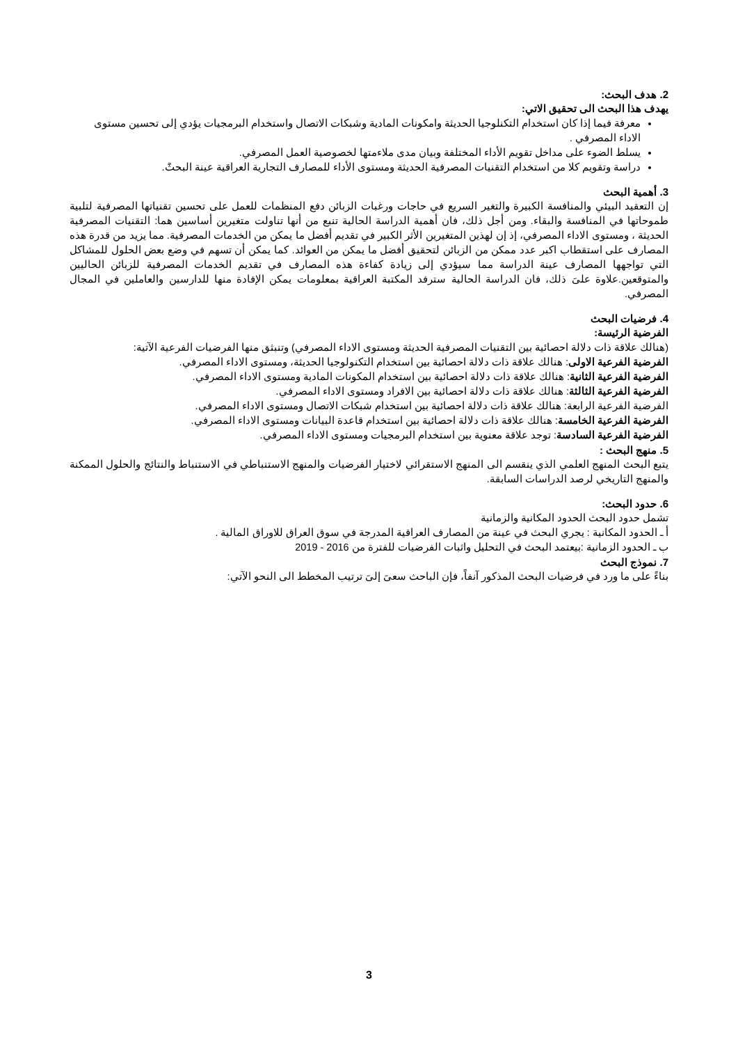2. هدف البحث:
يهدف هذا البحث الى تحقيق الاتي:
معرفة فيما إذا كان استخدام التكنلوجيا الحديثة وامكونات المادية وشبكات الاتصال واستخدام البرمجيات يؤدي إلى تحسين مستوى الاداء المصرفي .
يسلط الضوء على مداخل تقويم الأداء المختلفة وبيان مدى ملاءمتها لخصوصية العمل المصرفي.
دراسة وتقويم كلا من استخدام التقنيات المصرفية الحديثة ومستوى الأداء للمصارف التجارية العراقية عينة البحثً.
3. أهمية البحث
إن التعقيد البيئي والمنافسة الكبيرة والتغير السريع في حاجات ورغبات الزبائن دفع المنظمات للعمل على تحسين تقنياتها المصرفية لتلبية طموحاتها في المنافسة والبقاء. ومن أجل ذلك، فان أهمية الدراسة الحالية تنبع من أنها تناولت متغيرين أساسين هما: التقنيات المصرفية الحديثة ، ومستوى الاداء المصرفي، إذ إن لهذين المتغيرين الأثر الكبير في تقديم أفضل ما يمكن من الخدمات المصرفية. مما يزيد من قدرة هذه المصارف على استقطاب اكبر عدد ممكن من الزبائن لتحقيق أفضل ما يمكن من العوائد. كما يمكن أن تسهم في وضع بعض الحلول للمشاكل التي تواجهها المصارف عينة الدراسة مما سيؤدي إلى زيادة كفاءة هذه المصارف في تقديم الخدمات المصرفية للزبائن الحاليين والمتوقعين.علاوة علىَ ذلك، فان الدراسة الحالية سترفد المكتبة العراقية بمعلومات يمكن الإفادة منها للدارسين والعاملين في المجال المصرفي.
4. فرضيات البحث
الفرضية الرئيسة:
(هنالك علاقة ذات دلالة احصائية بين التقنيات المصرفية الحديثة ومستوى الاداء المصرفي) وتنبثق منها الفرضيات الفرعية الآتية:
الفرضية الفرعية الاولى: هنالك علاقة ذات دلالة احصائية بين استخدام التكنولوجيا الحديثة، ومستوى الاداء المصرفي.
الفرضية الفرعية الثانية: هنالك علاقة ذات دلالة احصائية بين استخدام المكونات المادية ومستوى الاداء المصرفي.
الفرضية الفرعية الثالثة: هنالك علاقة ذات دلالة احصائية بين الافراد ومستوى الاداء المصرفي.
الفرضية الفرعية الرابعة: هنالك علاقة ذات دلالة احصائية بين استخدام شبكات الاتصال ومستوى الاداء المصرفي.
الفرضية الفرعية الخامسة: هنالك علاقة ذات دلالة احصائية بين استخدام قاعدة البيانات ومستوى الاداء المصرفي.
الفرضية الفرعية السادسة: توجد علاقة معنوية بين استخدام البرمجيات ومستوى الاداء المصرفي.
5. منهج البحث :
يتبع البحث المنهج العلمي الذي ينقسم الى المنهج الاستقرائي لاختيار الفرضيات والمنهج الاستنباطي في الاستنباط والنتائج والحلول الممكنة والمنهج التاريخي لرصد الدراسات السابقة.
6. حدود البحث:
تشمل حدود البحث الحدود المكانية والزمانية
أ ـ الحدود المكانية : يجري البحث في عينة من المصارف العراقية المدرجة في سوق العراق للاوراق المالية .
ب ـ الحدود الزمانية :بيعتمد البحث في التحليل واثبات الفرضيات للفترة من 2016 - 2019
7. نموذج البحث
بناءً على ما ورد في فرضيات البحث المذكور آنفاً، فإن الباحث سعىَ إلىَ ترتيب المخطط الى النحو الآتي:
3